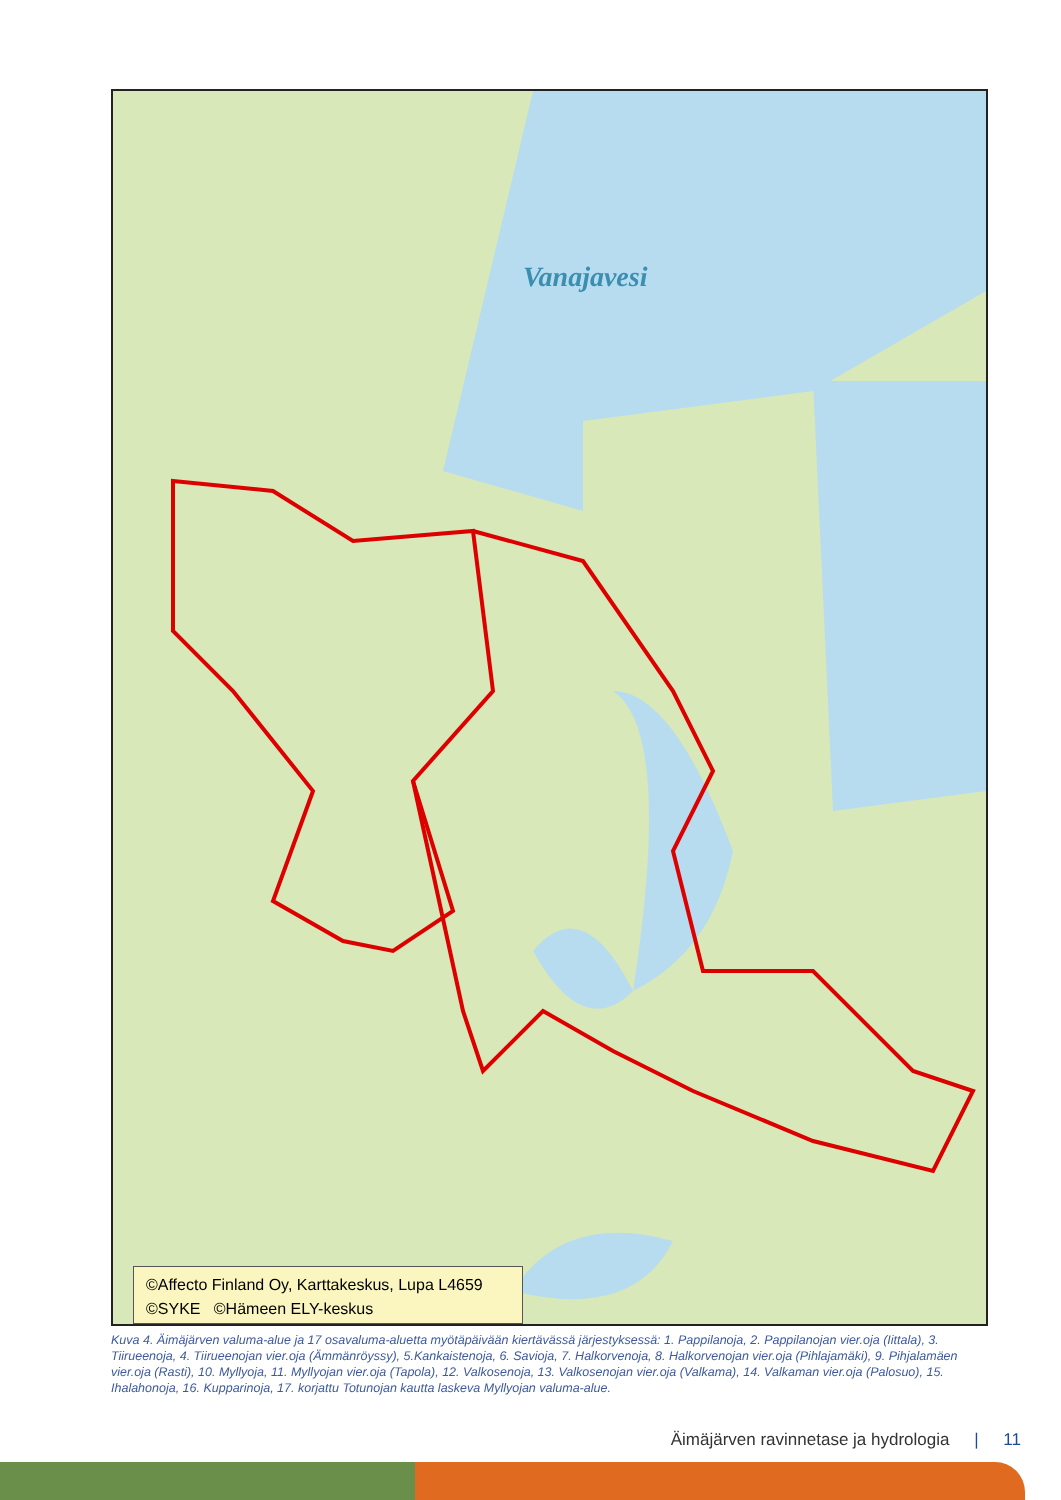Vanajavesi
©Affecto Finland Oy, Karttakeskus, Lupa L4659
©SYKE ©Hämeen ELY-keskus
Kuva 4. Äimäjärven valuma-alue ja 17 osavaluma-aluetta myötäpäivään kiertävässä järjestyksessä: 1. Pappilanoja, 2. Pappilanojan vier.oja (Iittala), 3. Tiirueenoja, 4. Tiirueenojan vier.oja (Ämmänröyssy), 5.Kankaistenoja, 6. Savioja, 7. Halkorvenoja, 8. Halkorvenojan vier.oja (Pihlajamäki), 9. Pihjalamäen vier.oja (Rasti), 10. Myllyoja, 11. Myllyojan vier.oja (Tapola), 12. Valkosenoja, 13. Valkosenojan vier.oja (Valkama), 14. Valkaman vier.oja (Palosuo), 15. Ihalahonoja, 16. Kupparinoja, 17. korjattu Totunojan kautta laskeva Myllyojan valuma-alue.
Äimäjärven ravinnetase ja hydrologia | 11